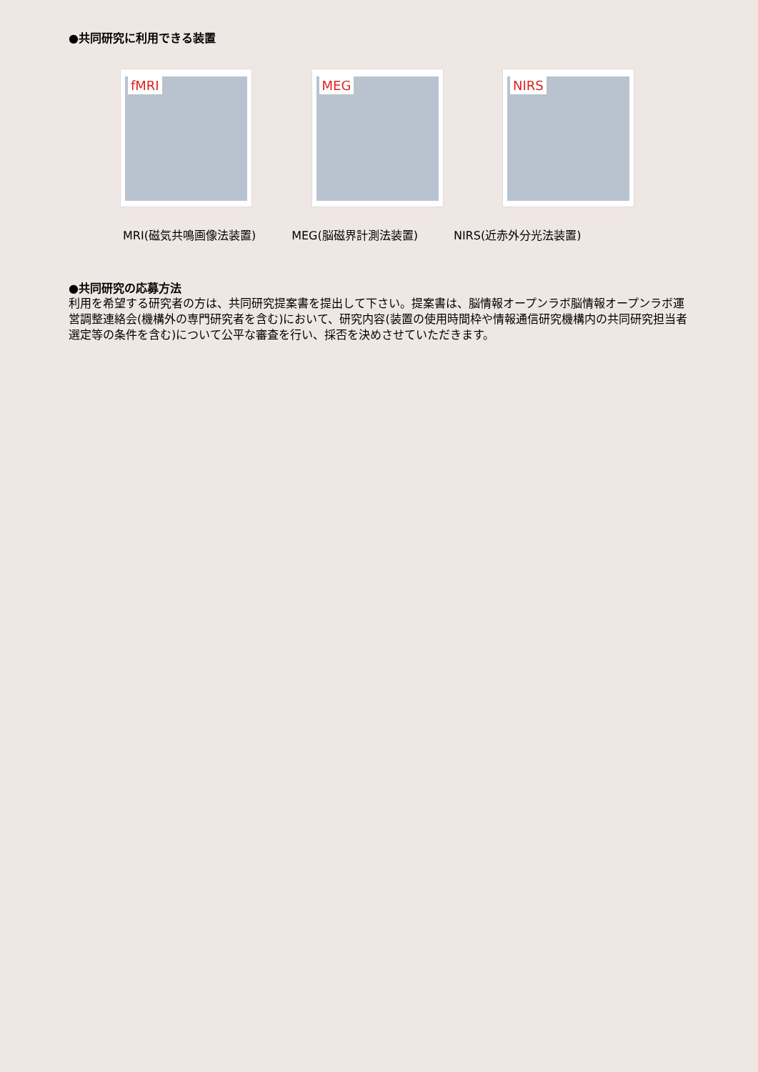●共同研究に利用できる装置
fMRI
MEG
NIRS
MRI(磁気共鳴画像法装置) MEG(脳磁界計測法装置) NIRS(近赤外分光法装置)
●共同研究の応募方法
利用を希望する研究者の方は、共同研究提案書を提出して下さい。提案書は、脳情報オープンラボ脳情報オープンラボ運営調整連絡会(機構外の専門研究者を含む)において、研究内容(装置の使用時間枠や情報通信研究機構内の共同研究担当者選定等の条件を含む)について公平な審査を行い、採否を決めさせていただきます。